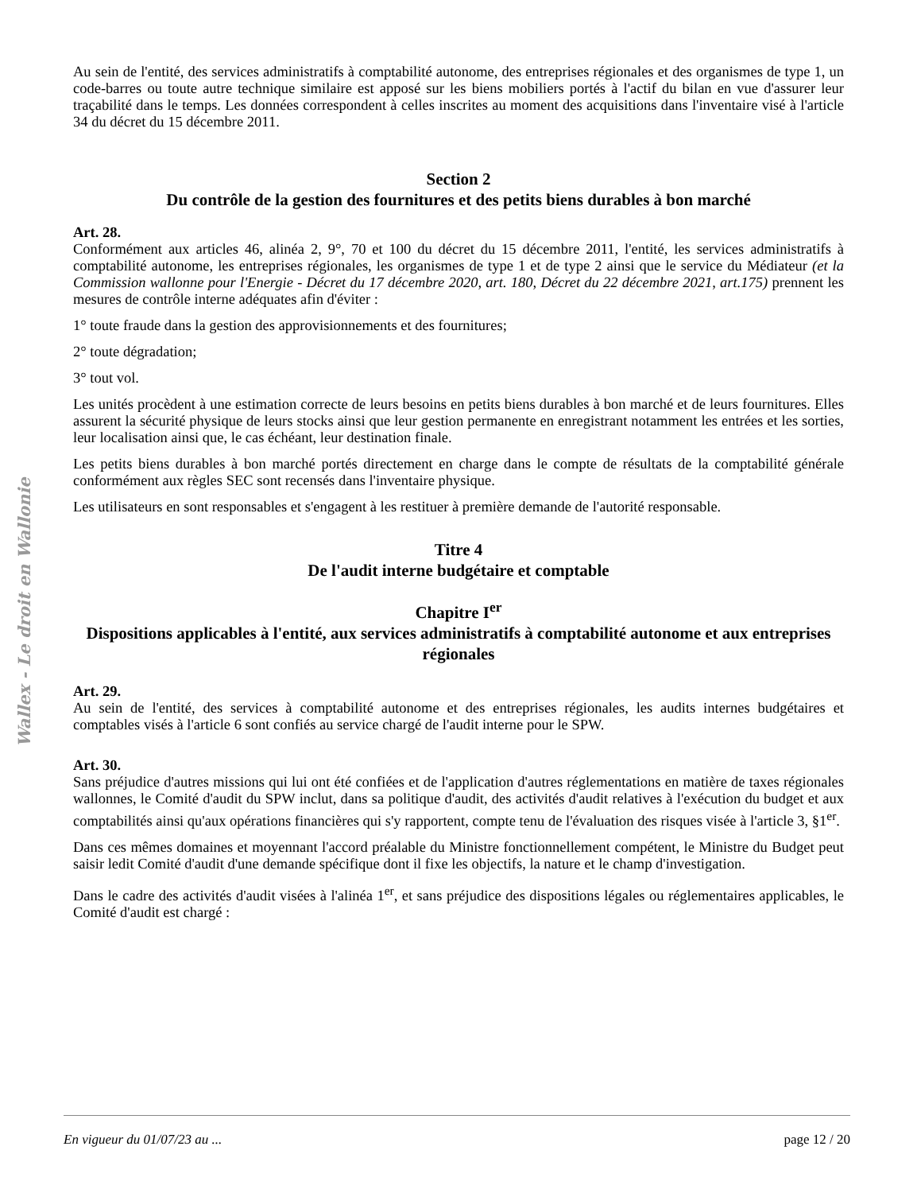Wallex - Le droit en Wallonie
Au sein de l'entité, des services administratifs à comptabilité autonome, des entreprises régionales et des organismes de type 1, un code-barres ou toute autre technique similaire est apposé sur les biens mobiliers portés à l'actif du bilan en vue d'assurer leur traçabilité dans le temps. Les données correspondent à celles inscrites au moment des acquisitions dans l'inventaire visé à l'article 34 du décret du 15 décembre 2011.
Section 2
Du contrôle de la gestion des fournitures et des petits biens durables à bon marché
Art. 28.
Conformément aux articles 46, alinéa 2, 9°, 70 et 100 du décret du 15 décembre 2011, l'entité, les services administratifs à comptabilité autonome, les entreprises régionales, les organismes de type 1 et de type 2 ainsi que le service du Médiateur (et la Commission wallonne pour l'Energie - Décret du 17 décembre 2020, art. 180, Décret du 22 décembre 2021, art.175) prennent les mesures de contrôle interne adéquates afin d'éviter :
1° toute fraude dans la gestion des approvisionnements et des fournitures;
2° toute dégradation;
3° tout vol.
Les unités procèdent à une estimation correcte de leurs besoins en petits biens durables à bon marché et de leurs fournitures. Elles assurent la sécurité physique de leurs stocks ainsi que leur gestion permanente en enregistrant notamment les entrées et les sorties, leur localisation ainsi que, le cas échéant, leur destination finale.
Les petits biens durables à bon marché portés directement en charge dans le compte de résultats de la comptabilité générale conformément aux règles SEC sont recensés dans l'inventaire physique.
Les utilisateurs en sont responsables et s'engagent à les restituer à première demande de l'autorité responsable.
Titre 4
De l'audit interne budgétaire et comptable
Chapitre I<sup>er</sup>
Dispositions applicables à l'entité, aux services administratifs à comptabilité autonome et aux entreprises régionales
Art. 29.
Au sein de l'entité, des services à comptabilité autonome et des entreprises régionales, les audits internes budgétaires et comptables visés à l'article 6 sont confiés au service chargé de l'audit interne pour le SPW.
Art. 30.
Sans préjudice d'autres missions qui lui ont été confiées et de l'application d'autres réglementations en matière de taxes régionales wallonnes, le Comité d'audit du SPW inclut, dans sa politique d'audit, des activités d'audit relatives à l'exécution du budget et aux comptabilités ainsi qu'aux opérations financières qui s'y rapportent, compte tenu de l'évaluation des risques visée à l'article 3, §1<sup>er</sup>.
Dans ces mêmes domaines et moyennant l'accord préalable du Ministre fonctionnellement compétent, le Ministre du Budget peut saisir ledit Comité d'audit d'une demande spécifique dont il fixe les objectifs, la nature et le champ d'investigation.
Dans le cadre des activités d'audit visées à l'alinéa 1<sup>er</sup>, et sans préjudice des dispositions légales ou réglementaires applicables, le Comité d'audit est chargé :
En vigueur du 01/07/23 au ... page 12 / 20